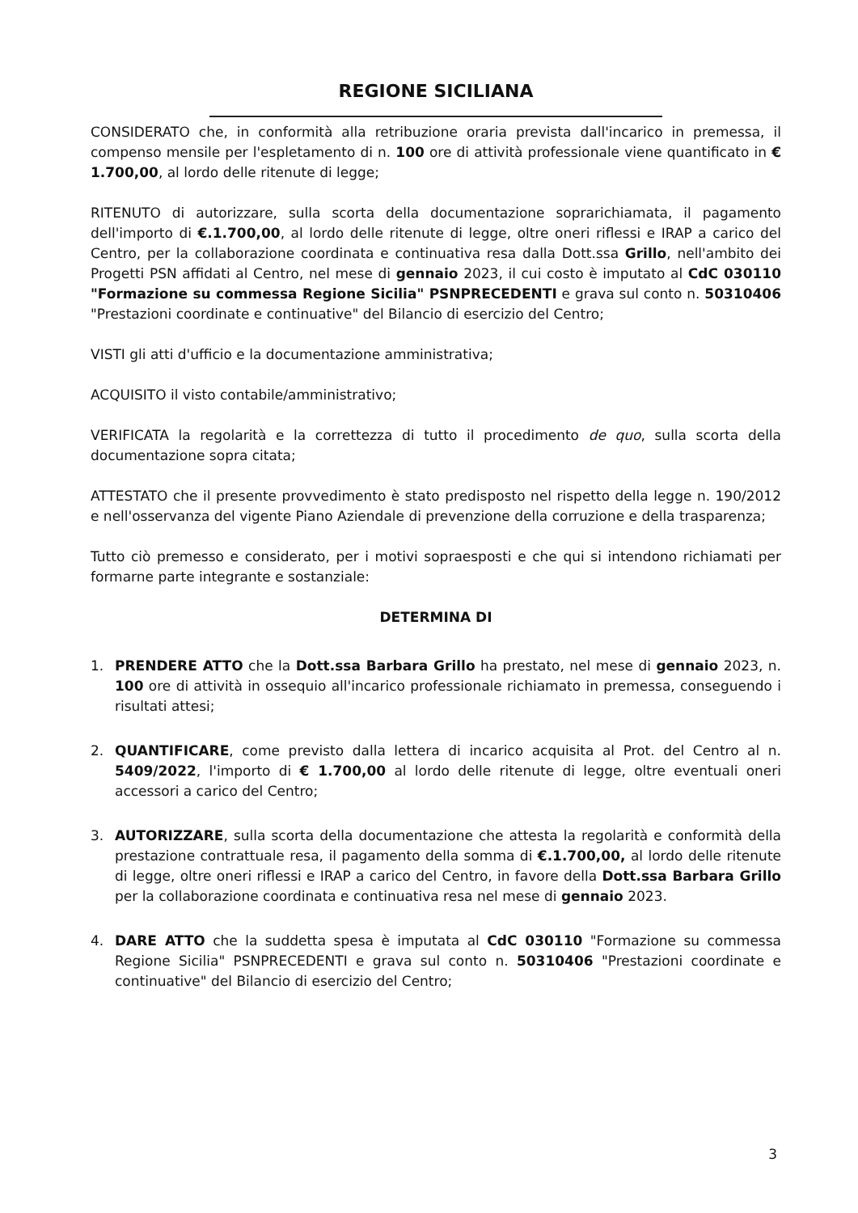REGIONE SICILIANA
CONSIDERATO che, in conformità alla retribuzione oraria prevista dall'incarico in premessa, il compenso mensile per l'espletamento di n. 100 ore di attività professionale viene quantificato in € 1.700,00, al lordo delle ritenute di legge;
RITENUTO di autorizzare, sulla scorta della documentazione soprarichiamata, il pagamento dell'importo di €.1.700,00, al lordo delle ritenute di legge, oltre oneri riflessi e IRAP a carico del Centro, per la collaborazione coordinata e continuativa resa dalla Dott.ssa Grillo, nell'ambito dei Progetti PSN affidati al Centro, nel mese di gennaio 2023, il cui costo è imputato al CdC 030110 "Formazione su commessa Regione Sicilia" PSNPRECEDENTI e grava sul conto n. 50310406 "Prestazioni coordinate e continuative" del Bilancio di esercizio del Centro;
VISTI gli atti d'ufficio e la documentazione amministrativa;
ACQUISITO il visto contabile/amministrativo;
VERIFICATA la regolarità e la correttezza di tutto il procedimento de quo, sulla scorta della documentazione sopra citata;
ATTESTATO che il presente provvedimento è stato predisposto nel rispetto della legge n. 190/2012 e nell'osservanza del vigente Piano Aziendale di prevenzione della corruzione e della trasparenza;
Tutto ciò premesso e considerato, per i motivi sopraesposti e che qui si intendono richiamati per formarne parte integrante e sostanziale:
DETERMINA DI
1. PRENDERE ATTO che la Dott.ssa Barbara Grillo ha prestato, nel mese di gennaio 2023, n. 100 ore di attività in ossequio all'incarico professionale richiamato in premessa, conseguendo i risultati attesi;
2. QUANTIFICARE, come previsto dalla lettera di incarico acquisita al Prot. del Centro al n. 5409/2022, l'importo di € 1.700,00 al lordo delle ritenute di legge, oltre eventuali oneri accessori a carico del Centro;
3. AUTORIZZARE, sulla scorta della documentazione che attesta la regolarità e conformità della prestazione contrattuale resa, il pagamento della somma di €.1.700,00, al lordo delle ritenute di legge, oltre oneri riflessi e IRAP a carico del Centro, in favore della Dott.ssa Barbara Grillo per la collaborazione coordinata e continuativa resa nel mese di gennaio 2023.
4. DARE ATTO che la suddetta spesa è imputata al CdC 030110 "Formazione su commessa Regione Sicilia" PSNPRECEDENTI e grava sul conto n. 50310406 "Prestazioni coordinate e continuative" del Bilancio di esercizio del Centro;
3